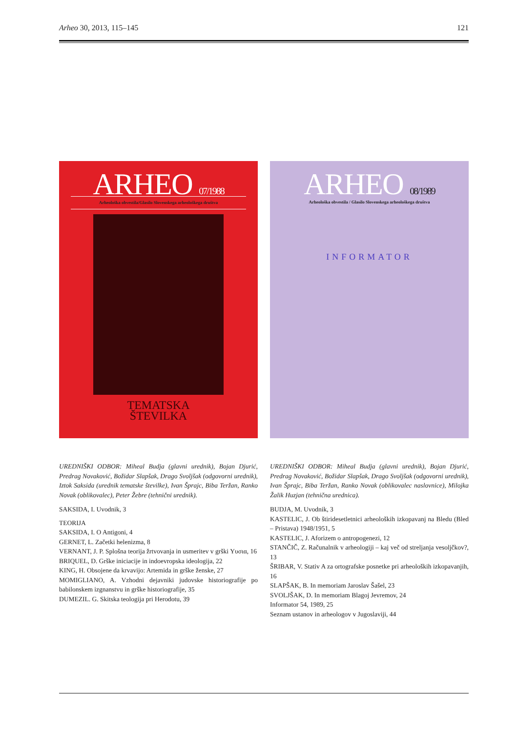Arheo 30, 2013, 115–145 121
ARHEO 07/1988
Arheološka obvestila/Glasilo Slovenskega arheološkega društva
TEMATSKA
ŠTEVILKA
UREDNIŠKI ODBOR: Miheal Budja (glavni urednik), Bojan Djurić, Predrag Novaković, Božidar Slapšak, Drago Svoljšak (odgovorni urednik), Iztok Saksida (urednik tematske številke), Ivan Šprajc, Biba Teržan, Ranko Novak (oblikovalec), Peter Žebre (tehnični urednik).
SAKSIDA, I. Uvodnik, 3
TEORIJA
SAKSIDA, I. O Antigoni, 4
GERNET, L. Začetki helenizma, 8
VERNANT, J. P. Splošna teorija žrtvovanja in usmeritev v grški Υυσια, 16
BRIQUEL, D. Grške iniciacije in indoevropska ideologija, 22
KING, H. Obsojene da krvavijo: Artemida in grške ženske, 27
MOMIGLIANO, A. Vzhodni dejavniki judovske historiografije po babilonskem izgnanstvu in grške historiografije, 35
DUMEZIL. G. Skitska teologija pri Herodotu, 39
ARHEO 08/1989
Arheološka obvestila / Glasilo Slovenskega arheološkega društva
INFORMATOR
UREDNIŠKI ODBOR: Miheal Budja (glavni urednik), Bojan Djurić, Predrag Novaković, Božidar Slapšak, Drago Svoljšak (odgovorni urednik), Ivan Šprajc, Biba Teržan, Ranko Novak (oblikovalec naslovnice), Milojka Žalik Huzjan (tehnična urednica).
BUDJA, M. Uvodnik, 3
KASTELIC, J. Ob štiridesetletnici arheoloških izkopavanj na Bledu (Bled – Pristava) 1948/1951, 5
KASTELIC, J. Aforizem o antropogenezi, 12
STANČIČ, Z. Računalnik v arheologiji – kaj več od streljanja vesoljčkov?, 13
ŠRIBAR, V. Stativ A za ortografske posnetke pri arheoloških izkopavanjih, 16
SLAPŠAK, B. In memoriam Jaroslav Šašel, 23
SVOLJŠAK, D. In memoriam Blagoj Jevremov, 24
Informator 54, 1989, 25
Seznam ustanov in arheologov v Jugoslaviji, 44